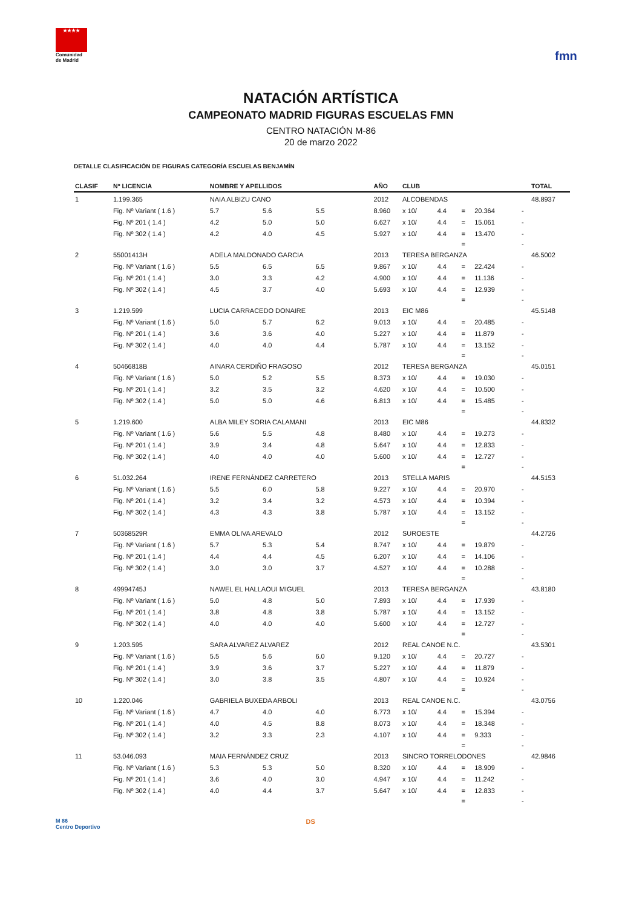★★★★
Comunidad de Madrid
fmn
NATACIÓN ARTÍSTICA
CAMPEONATO MADRID FIGURAS ESCUELAS FMN
CENTRO NATACIÓN M-86
20 de marzo 2022
DETALLE CLASIFICACIÓN DE FIGURAS CATEGORÍA ESCUELAS BENJAMÍN
| CLASIF | Nº LICENCIA | NOMBRE Y APELLIDOS | | | | AÑO | CLUB | | | | | TOTAL |
| --- | --- | --- | --- | --- | --- | --- | --- | --- | --- | --- | --- | --- |
| 1 | 1.199.365 | NAIA ALBIZU CANO | | | | 2012 | ALCOBENDAS | | | | | 48.8937 |
| | Fig. Nº Variant ( 1.6 ) | 5.7 | 5.6 | 5.5 | | 8.960 | x 10/ | 4.4 | = | 20.364 | - | |
| | Fig. Nº 201 ( 1.4 ) | 4.2 | 5.0 | 5.0 | | 6.627 | x 10/ | 4.4 | = | 15.061 | - | |
| | Fig. Nº 302 ( 1.4 ) | 4.2 | 4.0 | 4.5 | | 5.927 | x 10/ | 4.4 | = | 13.470 | - | |
| | | | | | | | | | = | | - | |
| 2 | 55001413H | ADELA MALDONADO GARCIA | | | | 2013 | TERESA BERGANZA | | | | | 46.5002 |
| | Fig. Nº Variant ( 1.6 ) | 5.5 | 6.5 | 6.5 | | 9.867 | x 10/ | 4.4 | = | 22.424 | - | |
| | Fig. Nº 201 ( 1.4 ) | 3.0 | 3.3 | 4.2 | | 4.900 | x 10/ | 4.4 | = | 11.136 | - | |
| | Fig. Nº 302 ( 1.4 ) | 4.5 | 3.7 | 4.0 | | 5.693 | x 10/ | 4.4 | = | 12.939 | - | |
| | | | | | | | | | = | | - | |
| 3 | 1.219.599 | LUCIA CARRACEDO DONAIRE | | | | 2013 | EIC M86 | | | | | 45.5148 |
| | Fig. Nº Variant ( 1.6 ) | 5.0 | 5.7 | 6.2 | | 9.013 | x 10/ | 4.4 | = | 20.485 | - | |
| | Fig. Nº 201 ( 1.4 ) | 3.6 | 3.6 | 4.0 | | 5.227 | x 10/ | 4.4 | = | 11.879 | - | |
| | Fig. Nº 302 ( 1.4 ) | 4.0 | 4.0 | 4.4 | | 5.787 | x 10/ | 4.4 | = | 13.152 | - | |
| | | | | | | | | | = | | - | |
| 4 | 50466818B | AINARA CERDIÑO FRAGOSO | | | | 2012 | TERESA BERGANZA | | | | | 45.0151 |
| | Fig. Nº Variant ( 1.6 ) | 5.0 | 5.2 | 5.5 | | 8.373 | x 10/ | 4.4 | = | 19.030 | - | |
| | Fig. Nº 201 ( 1.4 ) | 3.2 | 3.5 | 3.2 | | 4.620 | x 10/ | 4.4 | = | 10.500 | - | |
| | Fig. Nº 302 ( 1.4 ) | 5.0 | 5.0 | 4.6 | | 6.813 | x 10/ | 4.4 | = | 15.485 | - | |
| | | | | | | | | | = | | - | |
| 5 | 1.219.600 | ALBA MILEY SORIA CALAMANI | | | | 2013 | EIC M86 | | | | | 44.8332 |
| | Fig. Nº Variant ( 1.6 ) | 5.6 | 5.5 | 4.8 | | 8.480 | x 10/ | 4.4 | = | 19.273 | - | |
| | Fig. Nº 201 ( 1.4 ) | 3.9 | 3.4 | 4.8 | | 5.647 | x 10/ | 4.4 | = | 12.833 | - | |
| | Fig. Nº 302 ( 1.4 ) | 4.0 | 4.0 | 4.0 | | 5.600 | x 10/ | 4.4 | = | 12.727 | - | |
| | | | | | | | | | = | | - | |
| 6 | 51.032.264 | IRENE FERNÁNDEZ CARRETERO | | | | 2013 | STELLA MARIS | | | | | 44.5153 |
| | Fig. Nº Variant ( 1.6 ) | 5.5 | 6.0 | 5.8 | | 9.227 | x 10/ | 4.4 | = | 20.970 | - | |
| | Fig. Nº 201 ( 1.4 ) | 3.2 | 3.4 | 3.2 | | 4.573 | x 10/ | 4.4 | = | 10.394 | - | |
| | Fig. Nº 302 ( 1.4 ) | 4.3 | 4.3 | 3.8 | | 5.787 | x 10/ | 4.4 | = | 13.152 | - | |
| | | | | | | | | | = | | - | |
| 7 | 50368529R | EMMA OLIVA AREVALO | | | | 2012 | SUROESTE | | | | | 44.2726 |
| | Fig. Nº Variant ( 1.6 ) | 5.7 | 5.3 | 5.4 | | 8.747 | x 10/ | 4.4 | = | 19.879 | - | |
| | Fig. Nº 201 ( 1.4 ) | 4.4 | 4.4 | 4.5 | | 6.207 | x 10/ | 4.4 | = | 14.106 | - | |
| | Fig. Nº 302 ( 1.4 ) | 3.0 | 3.0 | 3.7 | | 4.527 | x 10/ | 4.4 | = | 10.288 | - | |
| | | | | | | | | | = | | - | |
| 8 | 49994745J | NAWEL EL HALLAOUI MIGUEL | | | | 2013 | TERESA BERGANZA | | | | | 43.8180 |
| | Fig. Nº Variant ( 1.6 ) | 5.0 | 4.8 | 5.0 | | 7.893 | x 10/ | 4.4 | = | 17.939 | - | |
| | Fig. Nº 201 ( 1.4 ) | 3.8 | 4.8 | 3.8 | | 5.787 | x 10/ | 4.4 | = | 13.152 | - | |
| | Fig. Nº 302 ( 1.4 ) | 4.0 | 4.0 | 4.0 | | 5.600 | x 10/ | 4.4 | = | 12.727 | - | |
| | | | | | | | | | = | | - | |
| 9 | 1.203.595 | SARA ALVAREZ ALVAREZ | | | | 2012 | REAL CANOE N.C. | | | | | 43.5301 |
| | Fig. Nº Variant ( 1.6 ) | 5.5 | 5.6 | 6.0 | | 9.120 | x 10/ | 4.4 | = | 20.727 | - | |
| | Fig. Nº 201 ( 1.4 ) | 3.9 | 3.6 | 3.7 | | 5.227 | x 10/ | 4.4 | = | 11.879 | - | |
| | Fig. Nº 302 ( 1.4 ) | 3.0 | 3.8 | 3.5 | | 4.807 | x 10/ | 4.4 | = | 10.924 | - | |
| | | | | | | | | | = | | - | |
| 10 | 1.220.046 | GABRIELA BUXEDA ARBOLI | | | | 2013 | REAL CANOE N.C. | | | | | 43.0756 |
| | Fig. Nº Variant ( 1.6 ) | 4.7 | 4.0 | 4.0 | | 6.773 | x 10/ | 4.4 | = | 15.394 | - | |
| | Fig. Nº 201 ( 1.4 ) | 4.0 | 4.5 | 8.8 | | 8.073 | x 10/ | 4.4 | = | 18.348 | - | |
| | Fig. Nº 302 ( 1.4 ) | 3.2 | 3.3 | 2.3 | | 4.107 | x 10/ | 4.4 | = | 9.333 | - | |
| | | | | | | | | | = | | - | |
| 11 | 53.046.093 | MAIA FERNÁNDEZ CRUZ | | | | 2013 | SINCRO TORRELODONES | | | | | 42.9846 |
| | Fig. Nº Variant ( 1.6 ) | 5.3 | 5.3 | 5.0 | | 8.320 | x 10/ | 4.4 | = | 18.909 | - | |
| | Fig. Nº 201 ( 1.4 ) | 3.6 | 4.0 | 3.0 | | 4.947 | x 10/ | 4.4 | = | 11.242 | - | |
| | Fig. Nº 302 ( 1.4 ) | 4.0 | 4.4 | 3.7 | | 5.647 | x 10/ | 4.4 | = | 12.833 | - | |
| | | | | | | | | | = | | - | |
M 86
Centro Deportivo
DS